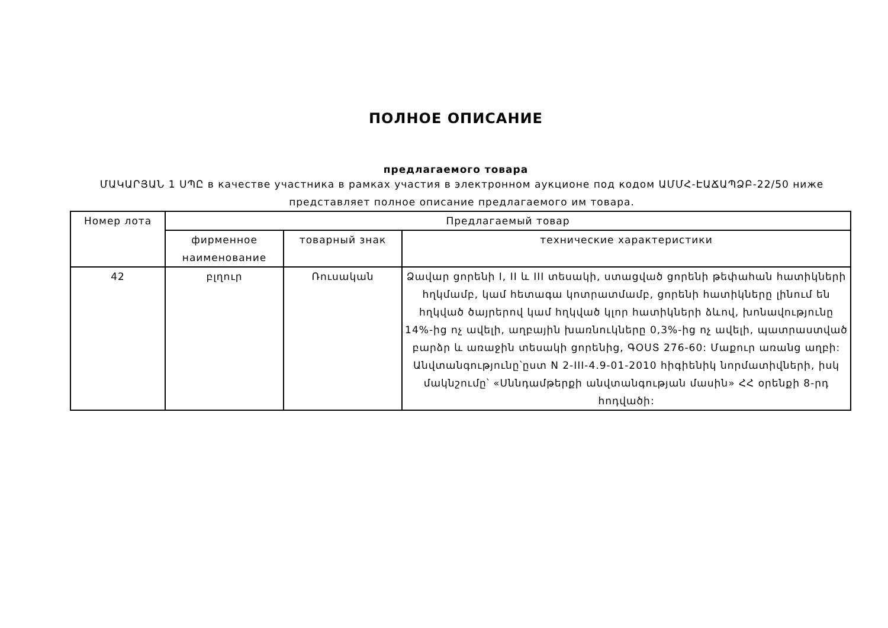ПОЛНОЕ ОПИСАНИЕ
предлагаемого товара
ՄԱԿԱՐՅԱՆ 1 ՍՊԸ в качестве участника в рамках участия в электронном аукционе под кодом ԱՄՄՀ-ԷԱՃԱՊՁԲ-22/50 ниже представляет полное описание предлагаемого им товара.
| Номер лота | Предлагаемый товар | | |
| --- | --- | --- | --- |
| | фирменное наименование | товарный знак | технические характеристики |
| 42 | բլղուր | Ռուսական | Ձավար ցորենի I, II և III տեսակի, ստացված ցորենի թեփահան հատիկների հղկմամբ, կամ հետագա կոտրատմամբ, ցորենի հատիկները լինում են հղկված ծայրերով կամ հղկված կլոր հատիկների ձևով, խոնավությունը 14%-ից ոչ ավելի, աղբային խառնուկները 0,3%-ից ոչ ավելի, պատրաստված բարձր և առաջին տեսակի ցորենից, ԳՕՍՏ 276-60: Մաքուր առանց աղբի: Անվտանգությունը՝ըստ N 2-III-4.9-01-2010 հիգիենիկ նորմատիվների, իսկ մակնշումը՝ «Սննդամթերքի անվտանգության մասին» ՀՀ օրենքի 8-րդ հոդվածի: |